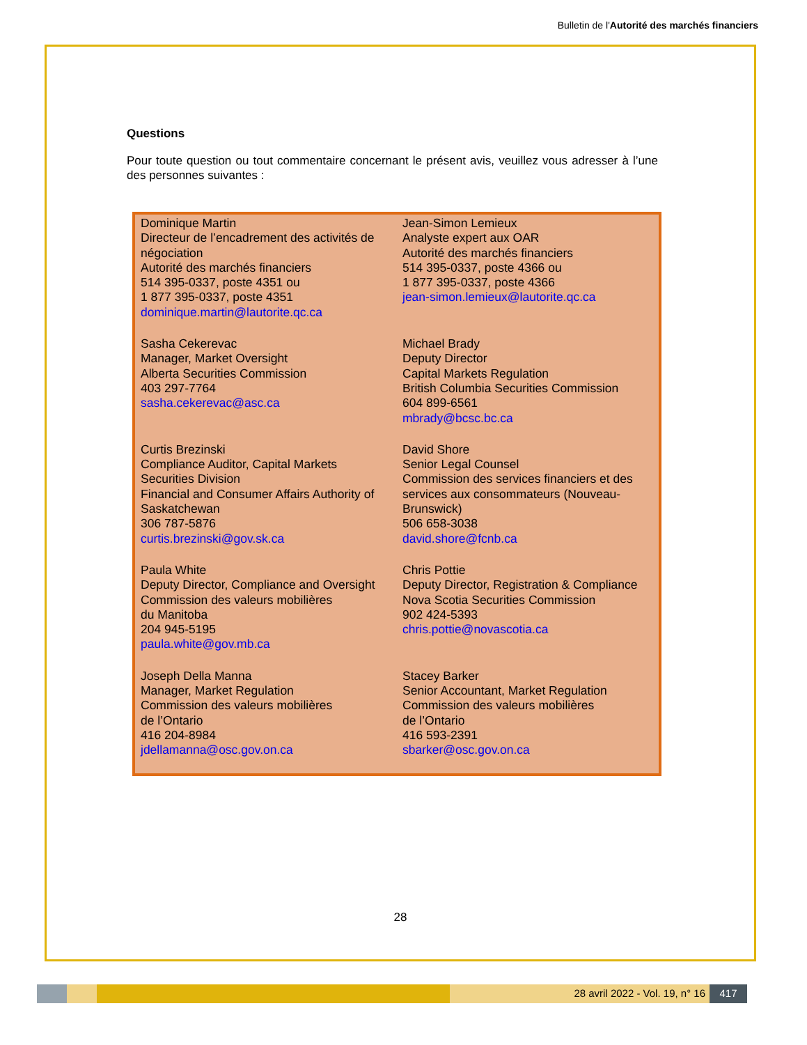Bulletin de l'Autorité des marchés financiers
Questions
Pour toute question ou tout commentaire concernant le présent avis, veuillez vous adresser à l’une des personnes suivantes :
| Dominique Martin Directeur de l’encadrement des activités de négociation Autorité des marchés financiers 514 395-0337, poste 4351 ou 1 877 395-0337, poste 4351 dominique.martin@lautorite.qc.ca | Jean-Simon Lemieux Analyste expert aux OAR Autorité des marchés financiers 514 395-0337, poste 4366 ou 1 877 395-0337, poste 4366 jean-simon.lemieux@lautorite.qc.ca |
| Sasha Cekerevac Manager, Market Oversight Alberta Securities Commission 403 297-7764 sasha.cekerevac@asc.ca | Michael Brady Deputy Director Capital Markets Regulation British Columbia Securities Commission 604 899-6561 mbrady@bcsc.bc.ca |
| Curtis Brezinski Compliance Auditor, Capital Markets Securities Division Financial and Consumer Affairs Authority of Saskatchewan 306 787-5876 curtis.brezinski@gov.sk.ca | David Shore Senior Legal Counsel Commission des services financiers et des services aux consommateurs (Nouveau-Brunswick) 506 658-3038 david.shore@fcnb.ca |
| Paula White Deputy Director, Compliance and Oversight Commission des valeurs mobilières du Manitoba 204 945-5195 paula.white@gov.mb.ca | Chris Pottie Deputy Director, Registration & Compliance Nova Scotia Securities Commission 902 424-5393 chris.pottie@novascotia.ca |
| Joseph Della Manna Manager, Market Regulation Commission des valeurs mobilières de l’Ontario 416 204-8984 jdellamanna@osc.gov.on.ca | Stacey Barker Senior Accountant, Market Regulation Commission des valeurs mobilières de l’Ontario 416 593-2391 sbarker@osc.gov.on.ca |
28
28 avril 2022 - Vol. 19, n° 16 417